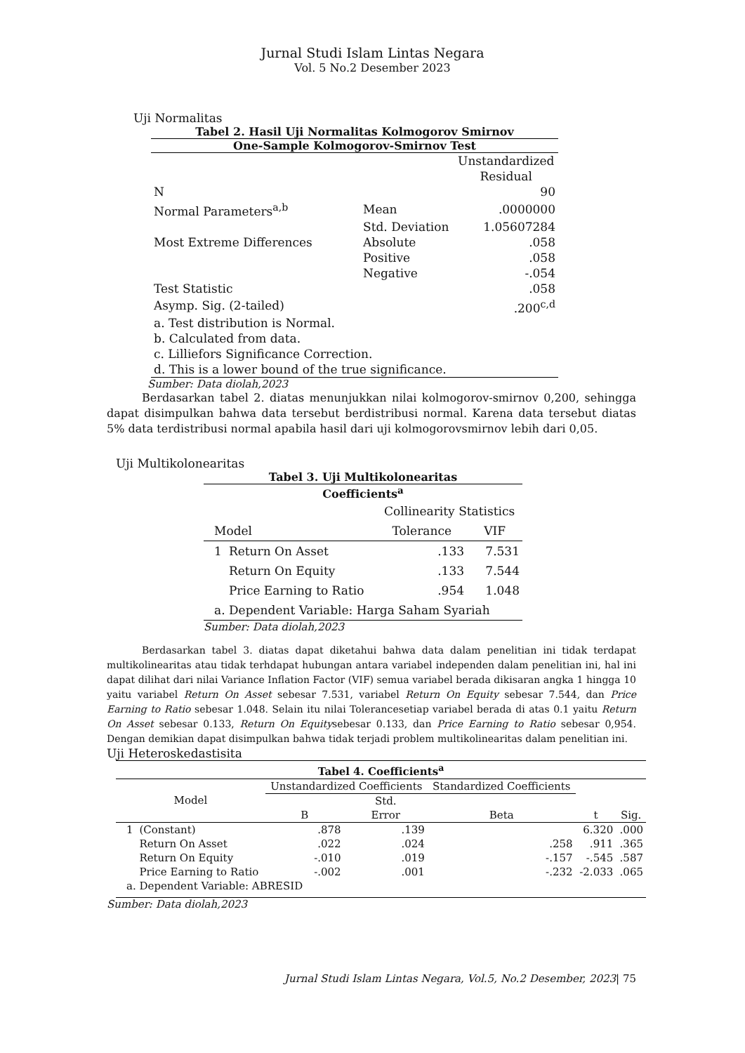Jurnal Studi Islam Lintas Negara
Vol. 5 No.2 Desember 2023
Uji Normalitas
Tabel 2. Hasil Uji Normalitas Kolmogorov Smirnov
One-Sample Kolmogorov-Smirnov Test
| | | Unstandardized Residual |
| N | | 90 |
| Normal Parameters<sup>a,b</sup> | Mean | .0000000 |
| | Std. Deviation | 1.05607284 |
| Most Extreme Differences | Absolute | .058 |
| | Positive | .058 |
| | Negative | -.054 |
| Test Statistic | | .058 |
| Asymp. Sig. (2-tailed) | | .200<sup>c,d</sup> |
| a. Test distribution is Normal. b. Calculated from data. c. Lilliefors Significance Correction. d. This is a lower bound of the true significance. | | |
Sumber: Data diolah,2023
Berdasarkan tabel 2. diatas menunjukkan nilai kolmogorov-smirnov 0,200, sehingga dapat disimpulkan bahwa data tersebut berdistribusi normal. Karena data tersebut diatas 5% data terdistribusi normal apabila hasil dari uji kolmogorovsmirnov lebih dari 0,05.
Uji Multikolonearitas
Tabel 3. Uji Multikolonearitas
Coefficients<sup>a</sup>
| | | Collinearity Statistics | |
| Model | | Tolerance | VIF |
| 1 | Return On Asset | .133 | 7.531 |
| | Return On Equity | .133 | 7.544 |
| | Price Earning to Ratio | .954 | 1.048 |
| a. Dependent Variable: Harga Saham Syariah | | | |
Sumber: Data diolah,2023
Berdasarkan tabel 3. diatas dapat diketahui bahwa data dalam penelitian ini tidak terdapat multikolinearitas atau tidak terhdapat hubungan antara variabel independen dalam penelitian ini, hal ini dapat dilihat dari nilai Variance Inflation Factor (VIF) semua variabel berada dikisaran angka 1 hingga 10 yaitu variabel Return On Asset sebesar 7.531, variabel Return On Equity sebesar 7.544, dan Price Earning to Ratio sebesar 1.048. Selain itu nilai Tolerancesetiap variabel berada di atas 0.1 yaitu Return On Asset sebesar 0.133, Return On Equitysebesar 0.133, dan Price Earning to Ratio sebesar 0,954. Dengan demikian dapat disimpulkan bahwa tidak terjadi problem multikolinearitas dalam penelitian ini.
Uji Heteroskedastisita
| Tabel 4. Coefficients<sup>a</sup> | | | | | | |
| Model | | Unstandardized Coefficients | | Standardized Coefficients | | |
| | | B | Std. Error | Beta | t | Sig. |
| 1 | (Constant) | .878 | .139 | | 6.320 | .000 |
| | Return On Asset | .022 | .024 | .258 | .911 | .365 |
| | Return On Equity | -.010 | .019 | -.157 | -.545 | .587 |
| | Price Earning to Ratio | -.002 | .001 | -.232 | -2.033 | .065 |
| a. Dependent Variable: ABRESID | | | | | | |
Sumber: Data diolah,2023
Jurnal Studi Islam Lintas Negara, Vol.5, No.2 Desember, 2023| 75